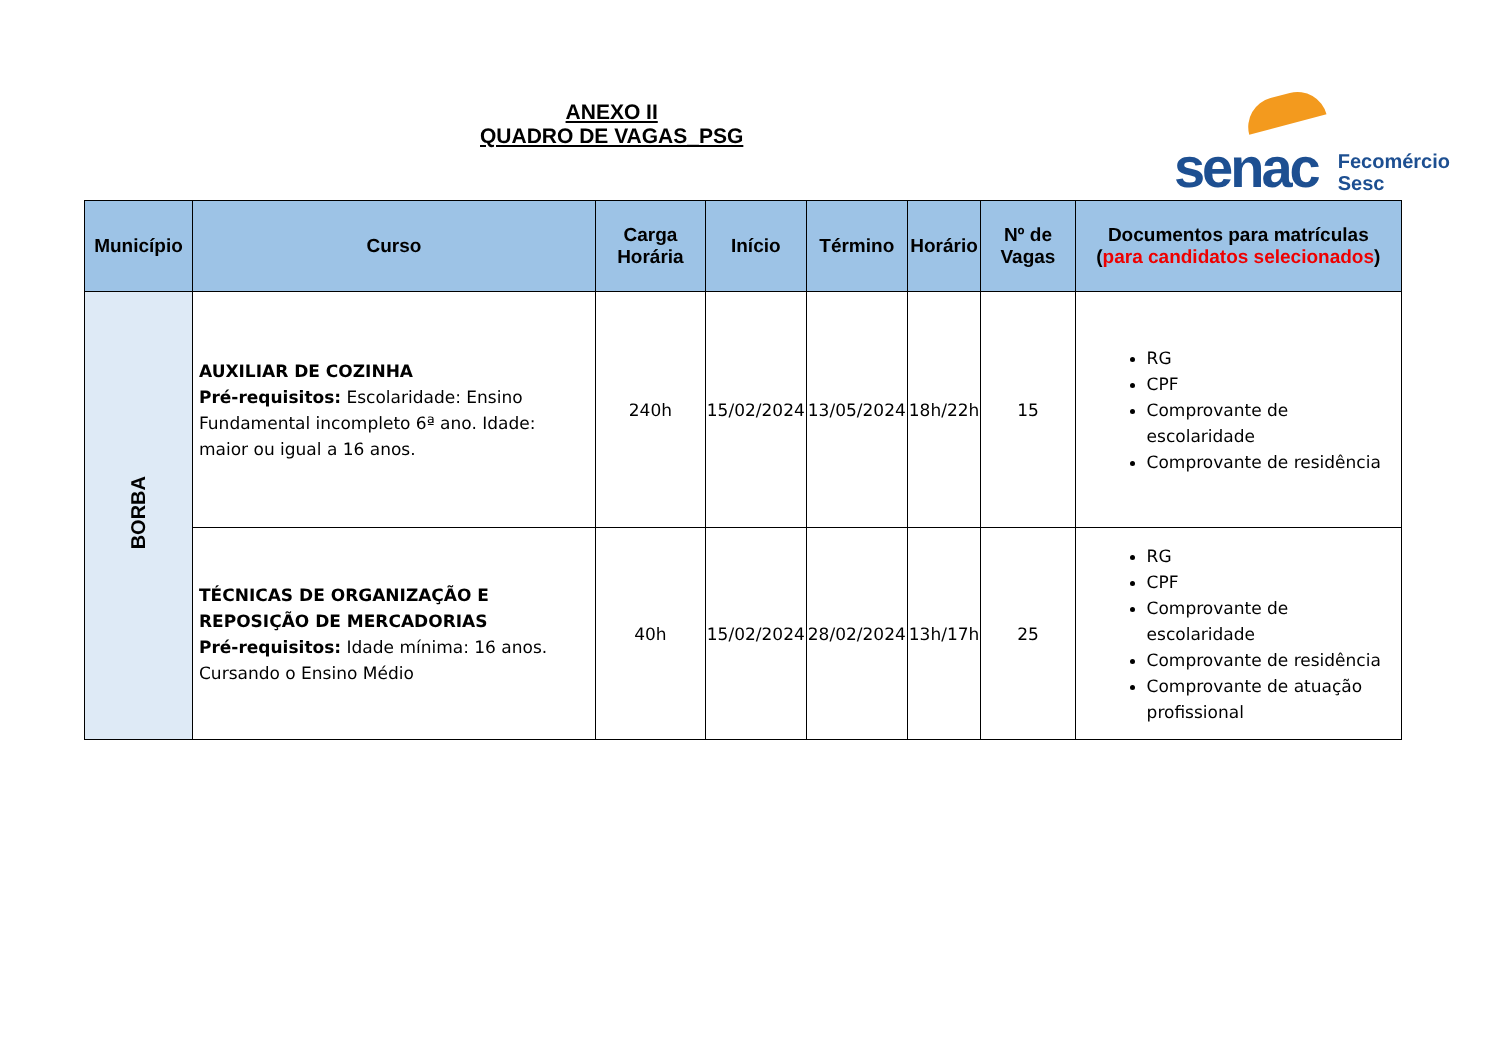ANEXO II
QUADRO DE VAGAS_PSG
senac
Fecomércio
Sesc
| Município | Curso | Carga Horária | Início | Término | Horário | Nº de Vagas | Documentos para matrículas ( para candidatos selecionados ) |
| --- | --- | --- | --- | --- | --- | --- | --- |
| BORBA | AUXILIAR DE COZINHA Pré-requisitos: Escolaridade: Ensino Fundamental incompleto 6ª ano. Idade: maior ou igual a 16 anos. | 240h | 15/02/2024 | 13/05/2024 | 18h/22h | 15 | RG CPF Comprovante de escolaridade Comprovante de residência |
| | TÉCNICAS DE ORGANIZAÇÃO E REPOSIÇÃO DE MERCADORIAS Pré-requisitos: Idade mínima: 16 anos. Cursando o Ensino Médio | 40h | 15/02/2024 | 28/02/2024 | 13h/17h | 25 | RG CPF Comprovante de escolaridade Comprovante de residência Comprovante de atuação profissional |